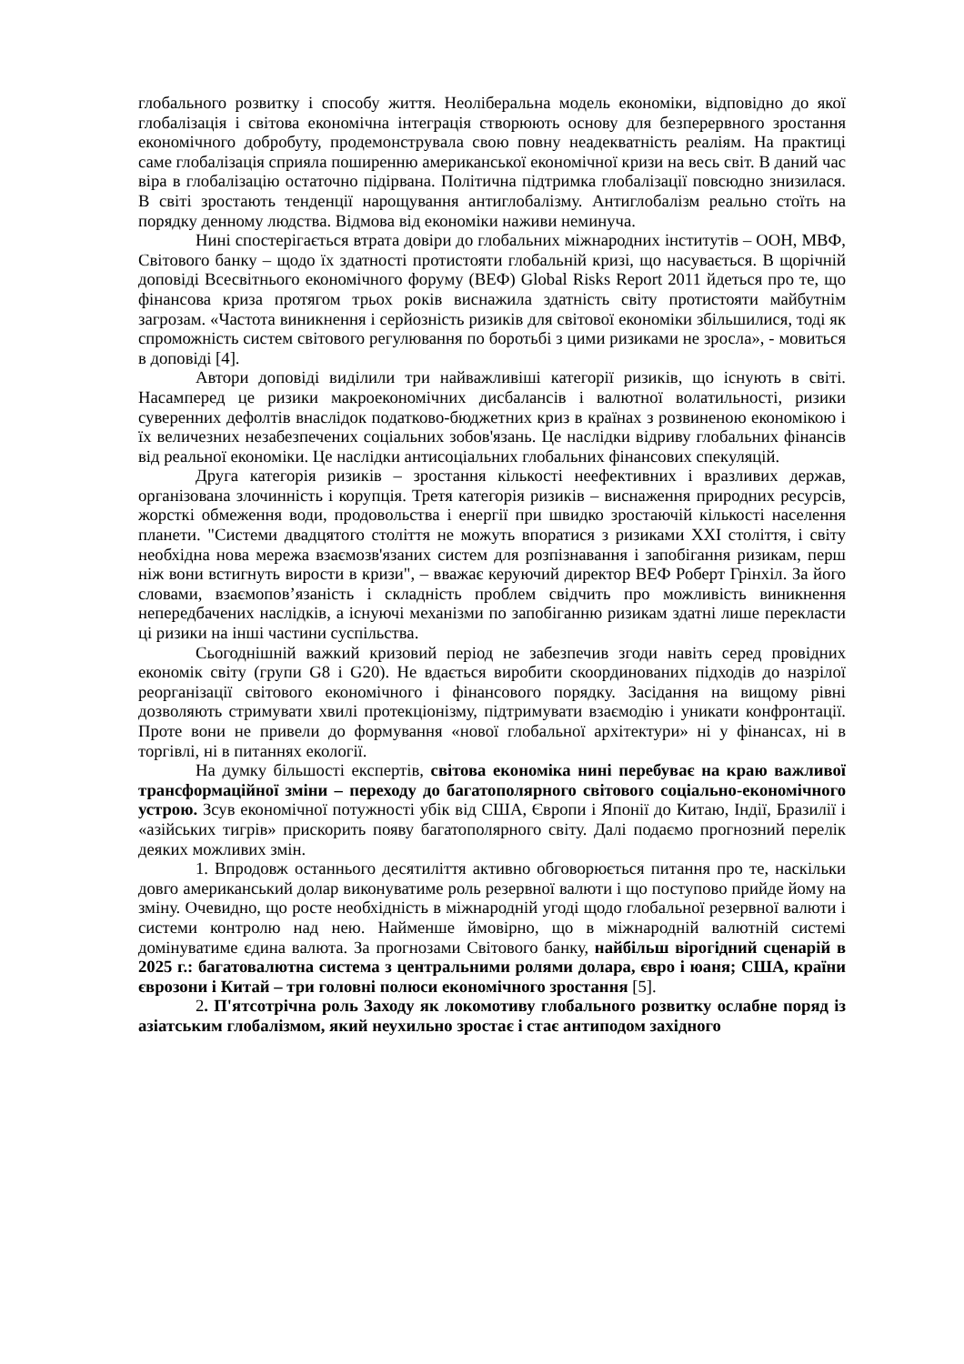глобального розвитку і способу життя. Неоліберальна модель економіки, відповідно до якої глобалізація і світова економічна інтеграція створюють основу для безперервного зростання економічного добробуту, продемонструвала свою повну неадекватність реаліям. На практиці саме глобалізація сприяла поширенню американської економічної кризи на весь світ. В даний час віра в глобалізацію остаточно підірвана. Політична підтримка глобалізації повсюдно знизилася. В світі зростають тенденції нарощування антиглобалізму. Антиглобалізм реально стоїть на порядку денному людства. Відмова від економіки наживи неминуча.
Нині спостерігається втрата довіри до глобальних міжнародних інститутів – ООН, МВФ, Світового банку – щодо їх здатності протистояти глобальній кризі, що насувається. В щорічній доповіді Всесвітнього економічного форуму (ВЕФ) Global Risks Report 2011 йдеться про те, що фінансова криза протягом трьох років виснажила здатність світу протистояти майбутнім загрозам. «Частота виникнення і серйозність ризиків для світової економіки збільшилися, тоді як спроможність систем світового регулювання по боротьбі з цими ризиками не зросла», - мовиться в доповіді [4].
Автори доповіді виділили три найважливіші категорії ризиків, що існують в світі. Насамперед це ризики макроекономічних дисбалансів і валютної волатильності, ризики суверенних дефолтів внаслідок податково-бюджетних криз в країнах з розвиненою економікою і їх величезних незабезпечених соціальних зобов'язань. Це наслідки відриву глобальних фінансів від реальної економіки. Це наслідки антисоціальних глобальних фінансових спекуляцій.
Друга категорія ризиків – зростання кількості неефективних і вразливих держав, організована злочинність і корупція. Третя категорія ризиків – виснаження природних ресурсів, жорсткі обмеження води, продовольства і енергії при швидко зростаючій кількості населення планети. "Системи двадцятого століття не можуть впоратися з ризиками XXI століття, і світу необхідна нова мережа взаємозв'язаних систем для розпізнавання і запобігання ризикам, перш ніж вони встигнуть вирости в кризи", – вважає керуючий директор ВЕФ Роберт Грінхіл. За його словами, взаємопов’язаність і складність проблем свідчить про можливість виникнення непередбачених наслідків, а існуючі механізми по запобіганню ризикам здатні лише перекласти ці ризики на інші частини суспільства.
Сьогоднішній важкий кризовий період не забезпечив згоди навіть серед провідних економік світу (групи G8 і G20). Не вдається виробити скоординованих підходів до назрілої реорганізації світового економічного і фінансового порядку. Засідання на вищому рівні дозволяють стримувати хвилі протекціонізму, підтримувати взаємодію і уникати конфронтації. Проте вони не привели до формування «нової глобальної архітектури» ні у фінансах, ні в торгівлі, ні в питаннях екології.
На думку більшості експертів, світова економіка нині перебуває на краю важливої трансформаційної зміни – переходу до багатополярного світового соціально-економічного устрою. Зсув економічної потужності убік від США, Європи і Японії до Китаю, Індії, Бразилії і «азійських тигрів» прискорить появу багатополярного світу. Далі подаємо прогнозний перелік деяких можливих змін.
1. Впродовж останнього десятиліття активно обговорюється питання про те, наскільки довго американський долар виконуватиме роль резервної валюти і що поступово прийде йому на зміну. Очевидно, що росте необхідність в міжнародній угоді щодо глобальної резервної валюти і системи контролю над нею. Найменше ймовірно, що в міжнародній валютній системі домінуватиме єдина валюта. За прогнозами Світового банку, найбільш вірогідний сценарій в 2025 г.: багатовалютна система з центральними ролями долара, євро і юаня; США, країни єврозони і Китай – три головні полюси економічного зростання [5].
2. П'ятсотрічна роль Заходу як локомотиву глобального розвитку ослабне поряд із азіатським глобалізмом, який неухильно зростає і стає антиподом західного